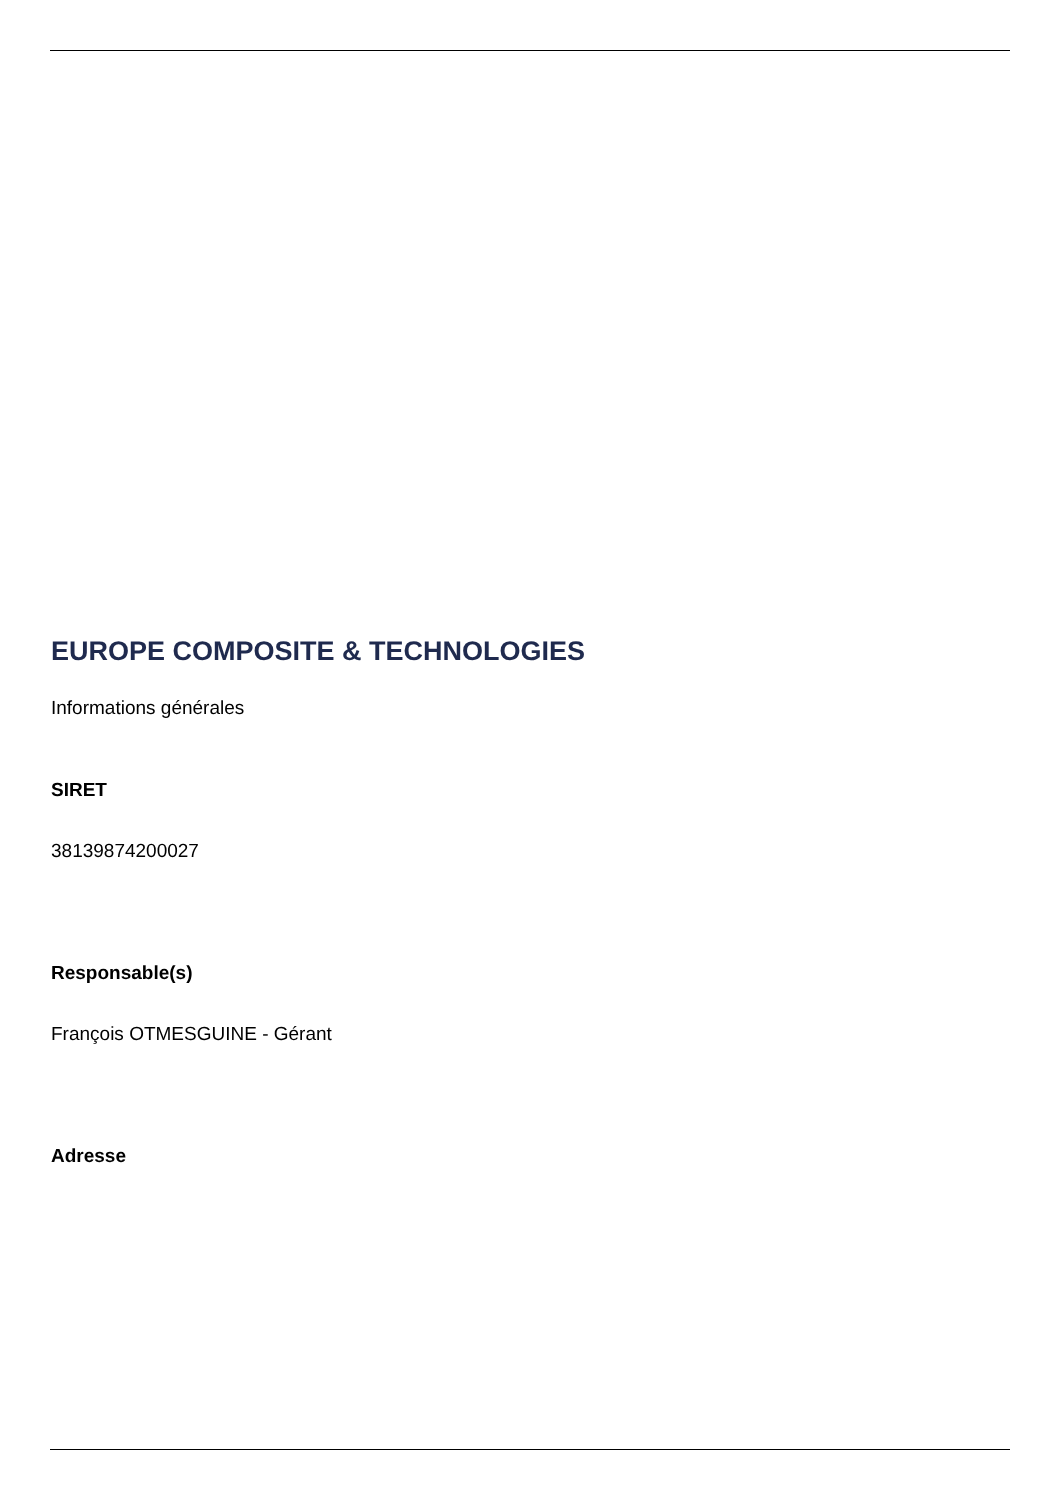EUROPE COMPOSITE & TECHNOLOGIES
Informations générales
SIRET
38139874200027
Responsable(s)
François OTMESGUINE - Gérant
Adresse